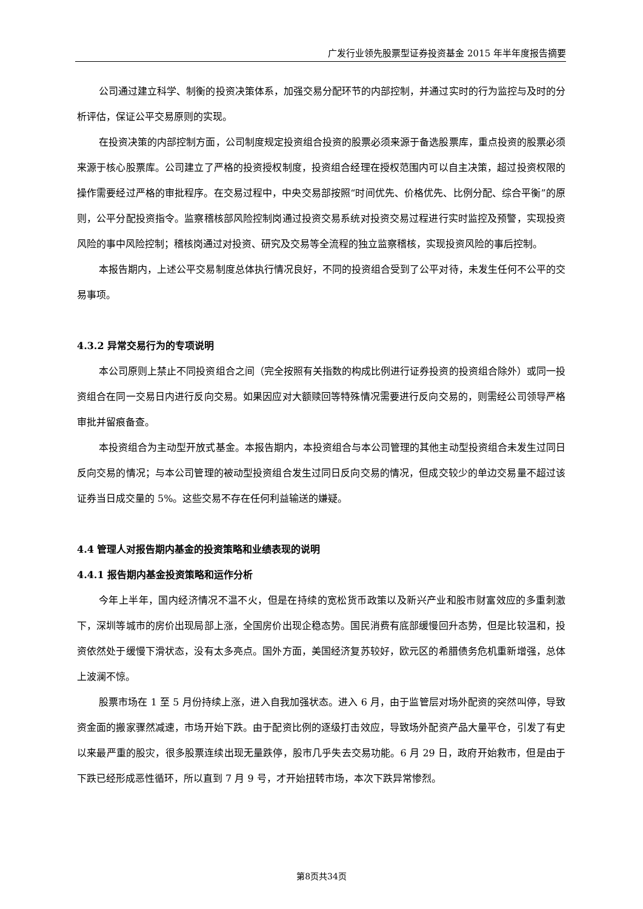广发行业领先股票型证券投资基金 2015 年半年度报告摘要
公司通过建立科学、制衡的投资决策体系，加强交易分配环节的内部控制，并通过实时的行为监控与及时的分析评估，保证公平交易原则的实现。
在投资决策的内部控制方面，公司制度规定投资组合投资的股票必须来源于备选股票库，重点投资的股票必须来源于核心股票库。公司建立了严格的投资授权制度，投资组合经理在授权范围内可以自主决策，超过投资权限的操作需要经过严格的审批程序。在交易过程中，中央交易部按照“时间优先、价格优先、比例分配、综合平衡”的原则，公平分配投资指令。监察稽核部风险控制岗通过投资交易系统对投资交易过程进行实时监控及预警，实现投资风险的事中风险控制；稽核岗通过对投资、研究及交易等全流程的独立监察稽核，实现投资风险的事后控制。
本报告期内，上述公平交易制度总体执行情况良好，不同的投资组合受到了公平对待，未发生任何不公平的交易事项。
4.3.2 异常交易行为的专项说明
本公司原则上禁止不同投资组合之间（完全按照有关指数的构成比例进行证券投资的投资组合除外）或同一投资组合在同一交易日内进行反向交易。如果因应对大额赎回等特殊情况需要进行反向交易的，则需经公司领导严格审批并留痕备查。
本投资组合为主动型开放式基金。本报告期内，本投资组合与本公司管理的其他主动型投资组合未发生过同日反向交易的情况；与本公司管理的被动型投资组合发生过同日反向交易的情况，但成交较少的单边交易量不超过该证券当日成交量的 5%。这些交易不存在任何利益输送的嫌疑。
4.4 管理人对报告期内基金的投资策略和业绩表现的说明
4.4.1 报告期内基金投资策略和运作分析
今年上半年，国内经济情况不温不火，但是在持续的宽松货币政策以及新兴产业和股市财富效应的多重刺激下，深圳等城市的房价出现局部上涨，全国房价出现企稳态势。国民消费有底部缓慢回升态势，但是比较温和，投资依然处于缓慢下滑状态，没有太多亮点。国外方面，美国经济复苏较好，欧元区的希腊债务危机重新增强，总体上波澜不惊。
股票市场在 1 至 5 月份持续上涨，进入自我加强状态。进入 6 月，由于监管层对场外配资的突然叫停，导致资金面的搬家骤然减速，市场开始下跌。由于配资比例的逐级打击效应，导致场外配资产品大量平仓，引发了有史以来最严重的股灾，很多股票连续出现无量跌停，股市几乎失去交易功能。6 月 29 日，政府开始救市，但是由于下跌已经形成恶性循环，所以直到 7 月 9 号，才开始扭转市场，本次下跌异常惨烈。
第8页共34页